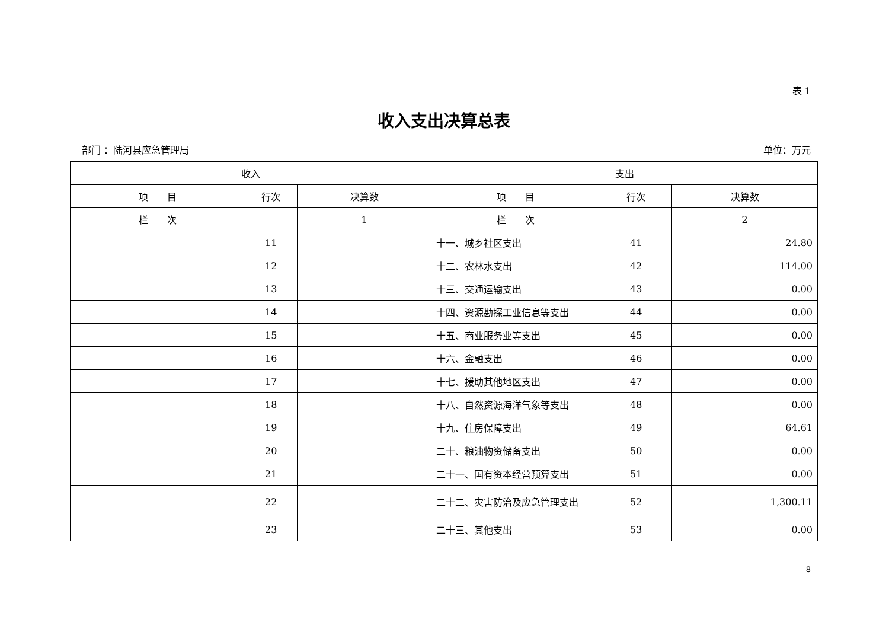表 1
收入支出决算总表
部门 ：陆河县应急管理局 单位：万元
| 收入 | | | 支出 | | |
| --- | --- | --- | --- | --- | --- |
| 项 目 | 行次 | 决算数 | 项 目 | 行次 | 决算数 |
| 栏 次 | | 1 | 栏 次 | | 2 |
| | 11 | | 十一、城乡社区支出 | 41 | 24.80 |
| | 12 | | 十二、农林水支出 | 42 | 114.00 |
| | 13 | | 十三、交通运输支出 | 43 | 0.00 |
| | 14 | | 十四、资源勘探工业信息等支出 | 44 | 0.00 |
| | 15 | | 十五、商业服务业等支出 | 45 | 0.00 |
| | 16 | | 十六、金融支出 | 46 | 0.00 |
| | 17 | | 十七、援助其他地区支出 | 47 | 0.00 |
| | 18 | | 十八、自然资源海洋气象等支出 | 48 | 0.00 |
| | 19 | | 十九、住房保障支出 | 49 | 64.61 |
| | 20 | | 二十、粮油物资储备支出 | 50 | 0.00 |
| | 21 | | 二十一、国有资本经营预算支出 | 51 | 0.00 |
| | 22 | | 二十二、灾害防治及应急管理支出 | 52 | 1,300.11 |
| | 23 | | 二十三、其他支出 | 53 | 0.00 |
8